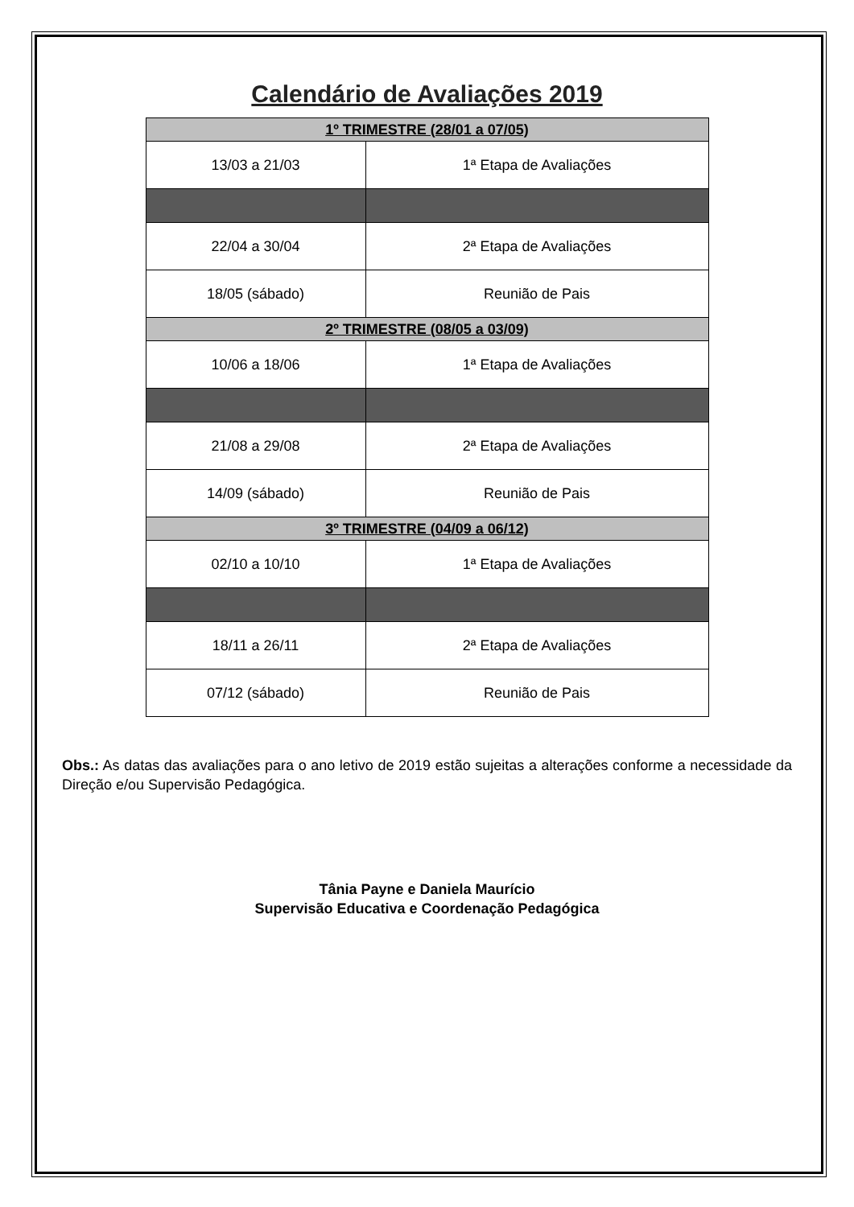Calendário de Avaliações 2019
| 1º TRIMESTRE (28/01 a 07/05) | |
| 13/03 a 21/03 | 1ª Etapa de Avaliações |
| 22/04 a 30/04 | 2ª Etapa de Avaliações |
| 18/05 (sábado) | Reunião de Pais |
| 2º TRIMESTRE (08/05 a 03/09) | |
| 10/06 a 18/06 | 1ª Etapa de Avaliações |
| 21/08 a 29/08 | 2ª Etapa de Avaliações |
| 14/09 (sábado) | Reunião de Pais |
| 3º TRIMESTRE (04/09 a 06/12) | |
| 02/10 a 10/10 | 1ª Etapa de Avaliações |
| 18/11 a 26/11 | 2ª Etapa de Avaliações |
| 07/12 (sábado) | Reunião de Pais |
Obs.: As datas das avaliações para o ano letivo de 2019 estão sujeitas a alterações conforme a necessidade da Direção e/ou Supervisão Pedagógica.
Tânia Payne e Daniela Maurício
Supervisão Educativa e Coordenação Pedagógica